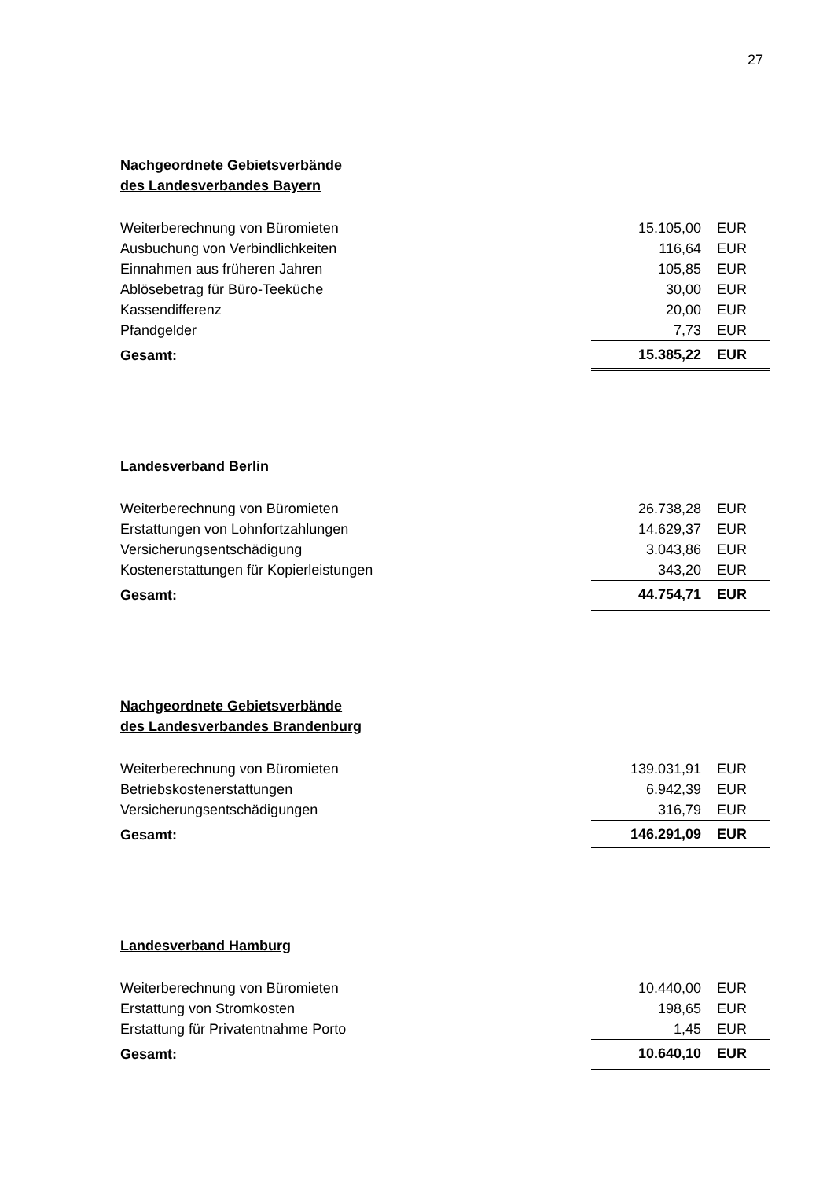27
Nachgeordnete Gebietsverbände
des Landesverbandes Bayern
| Weiterberechnung von Büromieten | 15.105,00 | EUR |
| Ausbuchung von Verbindlichkeiten | 116,64 | EUR |
| Einnahmen aus früheren Jahren | 105,85 | EUR |
| Ablösebetrag für Büro-Teeküche | 30,00 | EUR |
| Kassendifferenz | 20,00 | EUR |
| Pfandgelder | 7,73 | EUR |
| Gesamt: | 15.385,22 | EUR |
Landesverband Berlin
| Weiterberechnung von Büromieten | 26.738,28 | EUR |
| Erstattungen von Lohnfortzahlungen | 14.629,37 | EUR |
| Versicherungsentschädigung | 3.043,86 | EUR |
| Kostenerstattungen für Kopierleistungen | 343,20 | EUR |
| Gesamt: | 44.754,71 | EUR |
Nachgeordnete Gebietsverbände
des Landesverbandes Brandenburg
| Weiterberechnung von Büromieten | 139.031,91 | EUR |
| Betriebskostenerstattungen | 6.942,39 | EUR |
| Versicherungsentschädigungen | 316,79 | EUR |
| Gesamt: | 146.291,09 | EUR |
Landesverband Hamburg
| Weiterberechnung von Büromieten | 10.440,00 | EUR |
| Erstattung von Stromkosten | 198,65 | EUR |
| Erstattung für Privatentnahme Porto | 1,45 | EUR |
| Gesamt: | 10.640,10 | EUR |